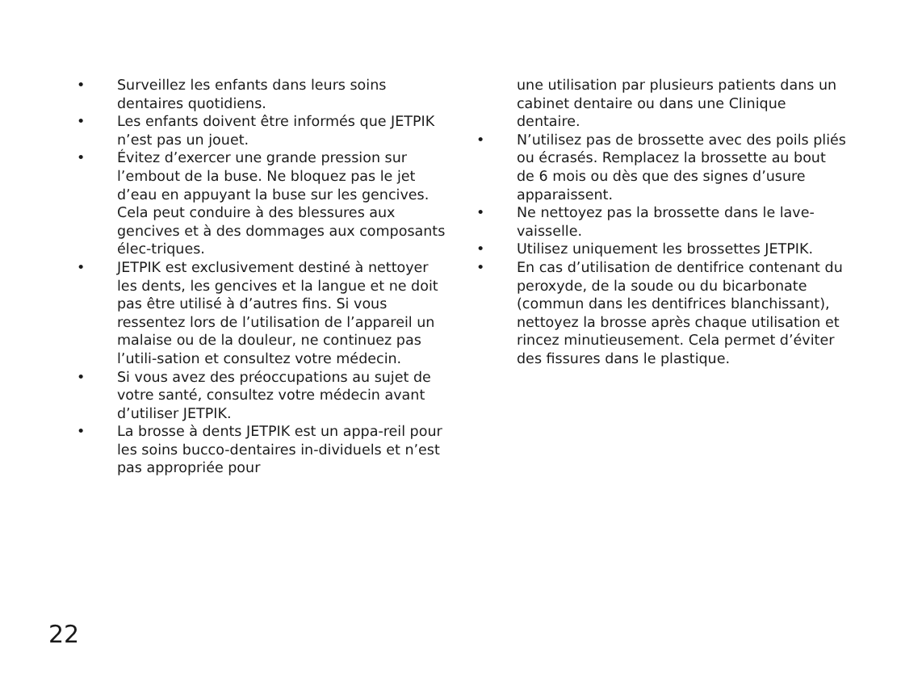• Surveillez les enfants dans leurs soins dentaires quotidiens.
• Les enfants doivent être informés que JETPIK n’est pas un jouet.
• Évitez d’exercer une grande pression sur l’embout de la buse. Ne bloquez pas le jet d’eau en appuyant la buse sur les gencives. Cela peut conduire à des blessures aux gencives et à des dommages aux composants élec-triques.
• JETPIK est exclusivement destiné à nettoyer les dents, les gencives et la langue et ne doit pas être utilisé à d’autres fins. Si vous ressentez lors de l’utilisation de l’appareil un malaise ou de la douleur, ne continuez pas l’utili-sation et consultez votre médecin.
• Si vous avez des préoccupations au sujet de votre santé, consultez votre médecin avant d’utiliser JETPIK.
• La brosse à dents JETPIK est un appa-reil pour les soins bucco-dentaires in-dividuels et n’est pas appropriée pour
une utilisation par plusieurs patients dans un cabinet dentaire ou dans une Clinique dentaire.
• N’utilisez pas de brossette avec des poils pliés ou écrasés. Remplacez la brossette au bout de 6 mois ou dès que des signes d’usure apparaissent.
• Ne nettoyez pas la brossette dans le lave-vaisselle.
• Utilisez uniquement les brossettes JETPIK.
• En cas d’utilisation de dentifrice contenant du peroxyde, de la soude ou du bicarbonate (commun dans les dentifrices blanchissant), nettoyez la brosse après chaque utilisation et rincez minutieusement. Cela permet d’éviter des fissures dans le plastique.
22